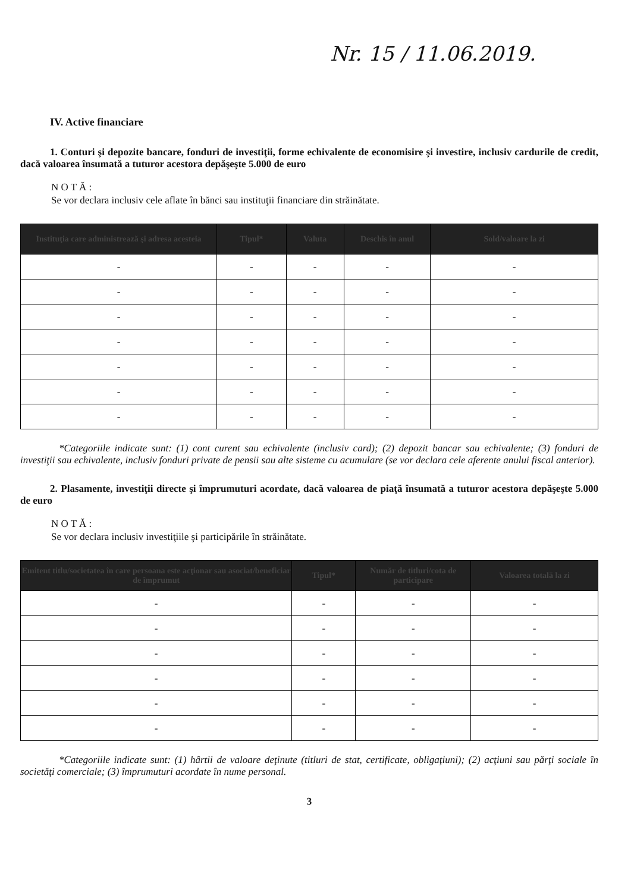Nr. 15 / 11.06.2019.
IV. Active financiare
1. Conturi şi depozite bancare, fonduri de investiţii, forme echivalente de economisire şi investire, inclusiv cardurile de credit, dacă valoarea însumată a tuturor acestora depăşeşte 5.000 de euro
N O T Ă :
Se vor declara inclusiv cele aflate în bănci sau instituţii financiare din străinătate.
| Instituţia care administrează şi adresa acesteia | Tipul* | Valuta | Deschis în anul | Sold/valoare la zi |
| --- | --- | --- | --- | --- |
| - | - | - | - | - |
| - | - | - | - | - |
| - | - | - | - | - |
| - | - | - | - | - |
| - | - | - | - | - |
| - | - | - | - | - |
| - | - | - | - | - |
*Categoriile indicate sunt: (1) cont curent sau echivalente (inclusiv card); (2) depozit bancar sau echivalente; (3) fonduri de investiţii sau echivalente, inclusiv fonduri private de pensii sau alte sisteme cu acumulare (se vor declara cele aferente anului fiscal anterior).
2. Plasamente, investiţii directe şi împrumuturi acordate, dacă valoarea de piaţă însumată a tuturor acestora depăşeşte 5.000 de euro
N O T Ă :
Se vor declara inclusiv investiţiile şi participările în străinătate.
| Emitent titlu/societatea în care persoana este acţionar sau asociat/beneficiar de împrumut | Tipul* | Număr de titluri/cota de participare | Valoarea totală la zi |
| --- | --- | --- | --- |
| - | - | - | - |
| - | - | - | - |
| - | - | - | - |
| - | - | - | - |
| - | - | - | - |
| - | - | - | - |
*Categoriile indicate sunt: (1) hârtii de valoare deţinute (titluri de stat, certificate, obligaţiuni); (2) acţiuni sau părţi sociale în societăţi comerciale; (3) împrumuturi acordate în nume personal.
3